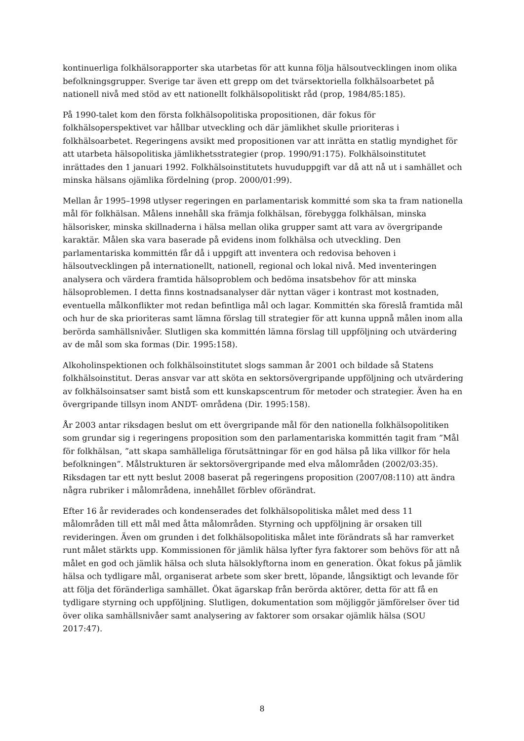kontinuerliga folkhälsorapporter ska utarbetas för att kunna följa hälsoutvecklingen inom olika befolkningsgrupper. Sverige tar även ett grepp om det tvärsektoriella folkhälsoarbetet på nationell nivå med stöd av ett nationellt folkhälsopolitiskt råd (prop, 1984/85:185).
På 1990-talet kom den första folkhälsopolitiska propositionen, där fokus för folkhälsoperspektivet var hållbar utveckling och där jämlikhet skulle prioriteras i folkhälsoarbetet. Regeringens avsikt med propositionen var att inrätta en statlig myndighet för att utarbeta hälsopolitiska jämlikhetsstrategier (prop. 1990/91:175). Folkhälsoinstitutet inrättades den 1 januari 1992. Folkhälsoinstitutets huvuduppgift var då att nå ut i samhället och minska hälsans ojämlika fördelning (prop. 2000/01:99).
Mellan år 1995–1998 utlyser regeringen en parlamentarisk kommitté som ska ta fram nationella mål för folkhälsan. Målens innehåll ska främja folkhälsan, förebygga folkhälsan, minska hälsorisker, minska skillnaderna i hälsa mellan olika grupper samt att vara av övergripande karaktär. Målen ska vara baserade på evidens inom folkhälsa och utveckling. Den parlamentariska kommittén får då i uppgift att inventera och redovisa behoven i hälsoutvecklingen på internationellt, nationell, regional och lokal nivå. Med inventeringen analysera och värdera framtida hälsoproblem och bedöma insatsbehov för att minska hälsoproblemen. I detta finns kostnadsanalyser där nyttan väger i kontrast mot kostnaden, eventuella målkonflikter mot redan befintliga mål och lagar. Kommittén ska föreslå framtida mål och hur de ska prioriteras samt lämna förslag till strategier för att kunna uppnå målen inom alla berörda samhällsnivåer. Slutligen ska kommittén lämna förslag till uppföljning och utvärdering av de mål som ska formas (Dir. 1995:158).
Alkoholinspektionen och folkhälsoinstitutet slogs samman år 2001 och bildade så Statens folkhälsoinstitut. Deras ansvar var att sköta en sektorsövergripande uppföljning och utvärdering av folkhälsoinsatser samt bistå som ett kunskapscentrum för metoder och strategier. Även ha en övergripande tillsyn inom ANDT- områdena (Dir. 1995:158).
År 2003 antar riksdagen beslut om ett övergripande mål för den nationella folkhälsopolitiken som grundar sig i regeringens proposition som den parlamentariska kommittén tagit fram ”Mål för folkhälsan, ”att skapa samhälleliga förutsättningar för en god hälsa på lika villkor för hela befolkningen”. Målstrukturen är sektorsövergripande med elva målområden (2002/03:35). Riksdagen tar ett nytt beslut 2008 baserat på regeringens proposition (2007/08:110) att ändra några rubriker i målområdena, innehållet förblev oförändrat.
Efter 16 år reviderades och kondenserades det folkhälsopolitiska målet med dess 11 målområden till ett mål med åtta målområden. Styrning och uppföljning är orsaken till revideringen. Även om grunden i det folkhälsopolitiska målet inte förändrats så har ramverket runt målet stärkts upp. Kommissionen för jämlik hälsa lyfter fyra faktorer som behövs för att nå målet en god och jämlik hälsa och sluta hälsoklyftorna inom en generation. Ökat fokus på jämlik hälsa och tydligare mål, organiserat arbete som sker brett, löpande, långsiktigt och levande för att följa det föränderliga samhället. Ökat ägarskap från berörda aktörer, detta för att få en tydligare styrning och uppföljning. Slutligen, dokumentation som möjliggör jämförelser över tid över olika samhällsnivåer samt analysering av faktorer som orsakar ojämlik hälsa (SOU 2017:47).
8